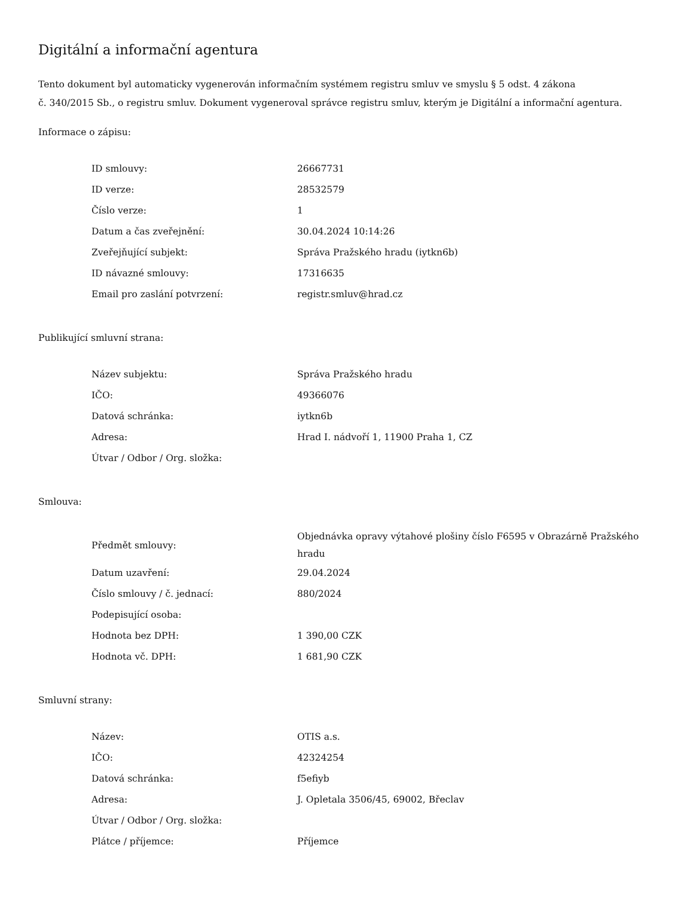Digitální a informační agentura
Tento dokument byl automaticky vygenerován informačním systémem registru smluv ve smyslu § 5 odst. 4 zákona
č. 340/2015 Sb., o registru smluv. Dokument vygeneroval správce registru smluv, kterým je Digitální a informační agentura.
Informace o zápisu:
| ID smlouvy: | 26667731 |
| ID verze: | 28532579 |
| Číslo verze: | 1 |
| Datum a čas zveřejnění: | 30.04.2024 10:14:26 |
| Zveřejňující subjekt: | Správa Pražského hradu (iytkn6b) |
| ID návazné smlouvy: | 17316635 |
| Email pro zaslání potvrzení: | registr.smluv@hrad.cz |
Publikující smluvní strana:
| Název subjektu: | Správa Pražského hradu |
| IČO: | 49366076 |
| Datová schránka: | iytkn6b |
| Adresa: | Hrad I. nádvoří 1, 11900 Praha 1, CZ |
| Útvar / Odbor / Org. složka: | |
Smlouva:
| Předmět smlouvy: | Objednávka opravy výtahové plošiny číslo F6595 v Obrazárně Pražského hradu |
| Datum uzavření: | 29.04.2024 |
| Číslo smlouvy / č. jednací: | 880/2024 |
| Podepisující osoba: | |
| Hodnota bez DPH: | 1 390,00 CZK |
| Hodnota vč. DPH: | 1 681,90 CZK |
Smluvní strany:
| Název: | OTIS a.s. |
| IČO: | 42324254 |
| Datová schránka: | f5efiyb |
| Adresa: | J. Opletala 3506/45, 69002, Břeclav |
| Útvar / Odbor / Org. složka: | |
| Plátce / příjemce: | Příjemce |